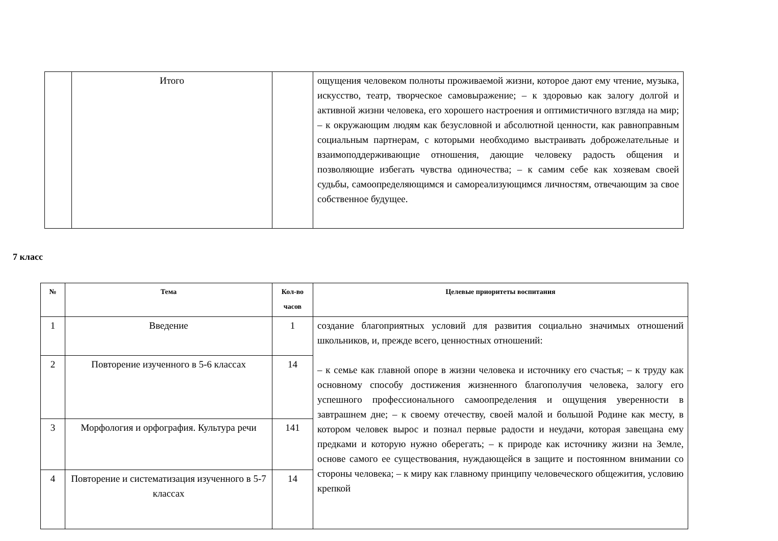| | Итого | | ощущения человеком полноты проживаемой жизни, которое дают ему чтение, музыка, искусство, театр, творческое самовыражение; – к здоровью как залогу долгой и активной жизни человека, его хорошего настроения и оптимистичного взгляда на мир; – к окружающим людям как безусловной и абсолютной ценности, как равноправным социальным партнерам, с которыми необходимо выстраивать доброжелательные и взаимоподдерживающие отношения, дающие человеку радость общения и позволяющие избегать чувства одиночества; – к самим себе как хозяевам своей судьбы, самоопределяющимся и самореализующимся личностям, отвечающим за свое собственное будущее. |
7 класс
| № | Тема | Кол-во часов | Целевые приоритеты воспитания |
| --- | --- | --- | --- |
| 1 | Введение | 1 | создание благоприятных условий для развития социально значимых отношений школьников, и, прежде всего, ценностных отношений: – к семье как главной опоре в жизни человека и источнику его счастья; – к труду как основному способу достижения жизненного благополучия человека, залогу его успешного профессионального самоопределения и ощущения уверенности в завтрашнем дне; – к своему отечеству, своей малой и большой Родине как месту, в котором человек вырос и познал первые радости и неудачи, которая завещана ему предками и которую нужно оберегать; – к природе как источнику жизни на Земле, основе самого ее существования, нуждающейся в защите и постоянном внимании со стороны человека; – к миру как главному принципу человеческого общежития, условию крепкой |
| 2 | Повторение изученного в 5-6 классах | 14 | |
| 3 | Морфология и орфография. Культура речи | 141 | |
| 4 | Повторение и систематизация изученного в 5-7 классах | 14 | |